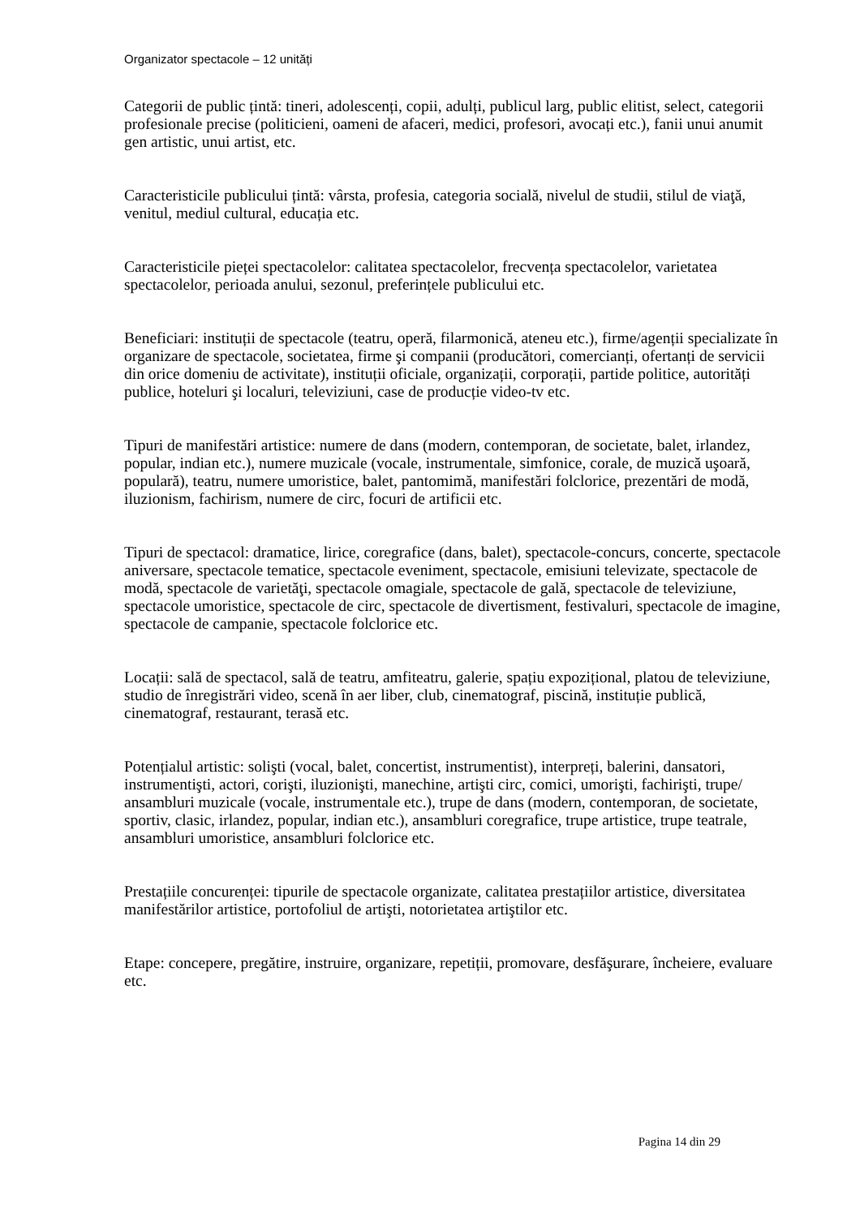Organizator spectacole – 12 unități
Categorii de public țintă: tineri, adolescenți, copii, adulți, publicul larg, public elitist, select, categorii profesionale precise (politicieni, oameni de afaceri, medici, profesori, avocați etc.), fanii unui anumit gen artistic, unui artist, etc.
Caracteristicile publicului țintă: vârsta, profesia, categoria socială, nivelul de studii, stilul de viaţă, venitul, mediul cultural, educația etc.
Caracteristicile pieței spectacolelor: calitatea spectacolelor, frecvența spectacolelor, varietatea spectacolelor, perioada anului, sezonul, preferințele publicului etc.
Beneficiari: instituții de spectacole (teatru, operă, filarmonică, ateneu etc.), firme/agenții specializate în organizare de spectacole, societatea, firme şi companii (producători, comercianți, ofertanți de servicii din orice domeniu de activitate), instituții oficiale, organizații, corporații, partide politice, autorități publice, hoteluri şi localuri, televiziuni, case de producție video-tv etc.
Tipuri de manifestări artistice: numere de dans (modern, contemporan, de societate, balet, irlandez, popular, indian etc.), numere muzicale (vocale, instrumentale, simfonice, corale, de muzică uşoară, populară), teatru, numere umoristice, balet, pantomimă, manifestări folclorice, prezentări de modă, iluzionism, fachirism, numere de circ, focuri de artificii etc.
Tipuri de spectacol: dramatice, lirice, coregrafice (dans, balet), spectacole-concurs, concerte, spectacole aniversare, spectacole tematice, spectacole eveniment, spectacole, emisiuni televizate, spectacole de modă, spectacole de varietăţi, spectacole omagiale, spectacole de gală, spectacole de televiziune, spectacole umoristice, spectacole de circ, spectacole de divertisment, festivaluri, spectacole de imagine, spectacole de campanie, spectacole folclorice etc.
Locații: sală de spectacol, sală de teatru, amfiteatru, galerie, spațiu expozițional, platou de televiziune, studio de înregistrări video, scenă în aer liber, club, cinematograf, piscină, instituție publică, cinematograf, restaurant, terasă etc.
Potențialul artistic: solişti (vocal, balet, concertist, instrumentist), interpreți, balerini, dansatori, instrumentişti, actori, corişti, iluzionişti, manechine, artişti circ, comici, umorişti, fachirişti, trupe/ ansambluri muzicale (vocale, instrumentale etc.), trupe de dans (modern, contemporan, de societate, sportiv, clasic, irlandez, popular, indian etc.), ansambluri coregrafice, trupe artistice, trupe teatrale, ansambluri umoristice, ansambluri folclorice etc.
Prestațiile concurenței: tipurile de spectacole organizate, calitatea prestațiilor artistice, diversitatea manifestărilor artistice, portofoliul de artişti, notorietatea artiştilor etc.
Etape: concepere, pregătire, instruire, organizare, repetiții, promovare, desfăşurare, încheiere, evaluare etc.
Pagina 14 din 29